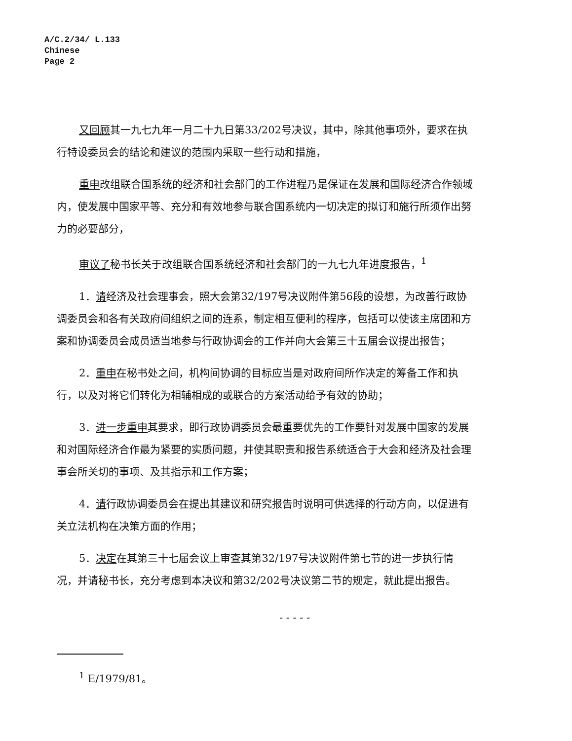A/C.2/34/ L.133
Chinese
Page 2
又回顾其一九七九年一月二十九日第33/202号决议，其中，除其他事项外，要求在执行特设委员会的结论和建议的范围内采取一些行动和措施，
重申改组联合国系统的经济和社会部门的工作进程乃是保证在发展和国际经济合作领域内，使发展中国家平等、充分和有效地参与联合国系统内一切决定的拟订和施行所须作出努力的必要部分，
审议了秘书长关于改组联合国系统经济和社会部门的一九七九年进度报告，<sup>1</sup>
1．请经济及社会理事会，照大会第32/197号决议附件第56段的设想，为改善行政协调委员会和各有关政府间组织之间的连系，制定相互便利的程序，包括可以使该主席团和方案和协调委员会成员适当地参与行政协调会的工作并向大会第三十五届会议提出报告；
2．重申在秘书处之间，机构间协调的目标应当是对政府间所作决定的筹备工作和执行，以及对将它们转化为相辅相成的或联合的方案活动给予有效的协助；
3．进一步重申其要求，即行政协调委员会最重要优先的工作要针对发展中国家的发展和对国际经济合作最为紧要的实质问题，并使其职责和报告系统适合于大会和经济及社会理事会所关切的事项、及其指示和工作方案；
4．请行政协调委员会在提出其建议和研究报告时说明可供选择的行动方向，以促进有关立法机构在决策方面的作用；
5．决定在其第三十七届会议上审查其第32/197号决议附件第七节的进一步执行情况，并请秘书长，充分考虑到本决议和第32/202号决议第二节的规定，就此提出报告。
- - - - -
<sup>1</sup> E/1979/81。